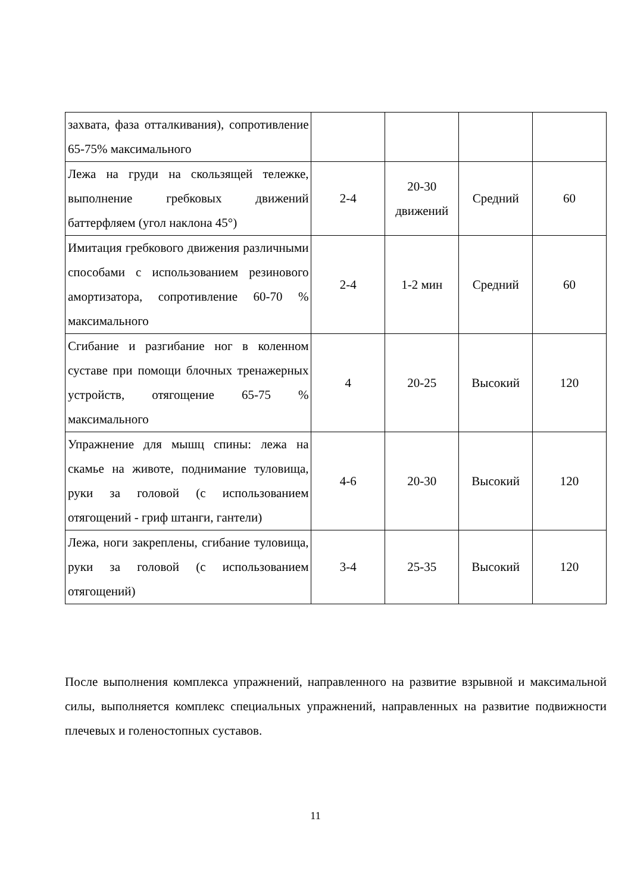| захвата, фаза отталкивания), сопротивление 65-75% максимального | | | | |
| Лежа на груди на скользящей тележке, выполнение гребковых движений баттерфляем (угол наклона 45°) | 2-4 | 20-30 движений | Средний | 60 |
| Имитация гребкового движения различными способами с использованием резинового амортизатора, сопротивление 60-70 % максимального | 2-4 | 1-2 мин | Средний | 60 |
| Сгибание и разгибание ног в коленном суставе при помощи блочных тренажерных устройств, отягощение 65-75 % максимального | 4 | 20-25 | Высокий | 120 |
| Упражнение для мышц спины: лежа на скамье на животе, поднимание туловища, руки за головой (с использованием отягощений - гриф штанги, гантели) | 4-6 | 20-30 | Высокий | 120 |
| Лежа, ноги закреплены, сгибание туловища, руки за головой (с использованием отягощений) | 3-4 | 25-35 | Высокий | 120 |
После выполнения комплекса упражнений, направленного на развитие взрывной и максимальной силы, выполняется комплекс специальных упражнений, направленных на развитие подвижности плечевых и голеностопных суставов.
11